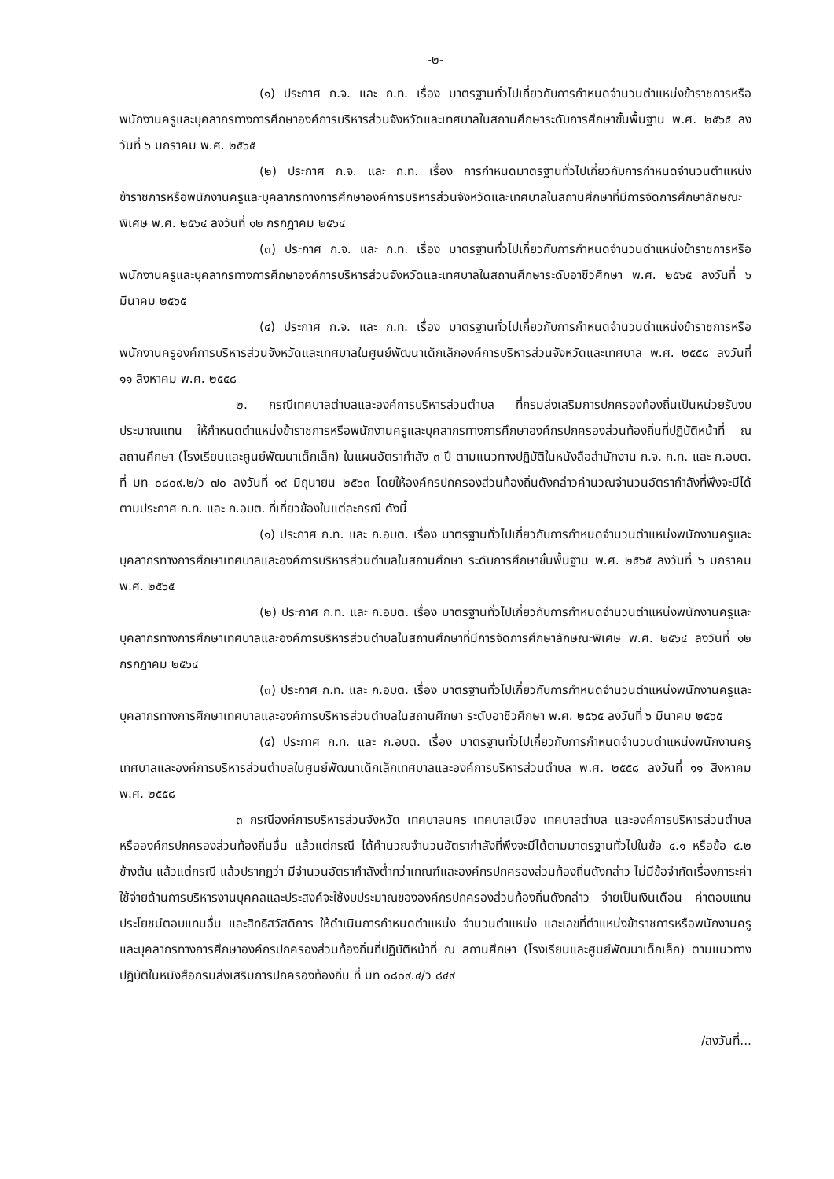-๒-
(๑) ประกาศ ก.จ. และ ก.ท. เรื่อง มาตรฐานทั่วไปเกี่ยวกับการกำหนดจำนวนตำแหน่งข้าราชการหรือพนักงานครูและบุคลากรทางการศึกษาองค์การบริหารส่วนจังหวัดและเทศบาลในสถานศึกษาระดับการศึกษาขั้นพื้นฐาน พ.ศ. ๒๕๖๕ ลงวันที่ ๖ มกราคม พ.ศ. ๒๕๖๕
(๒) ประกาศ ก.จ. และ ก.ท. เรื่อง การกำหนดมาตรฐานทั่วไปเกี่ยวกับการกำหนดจำนวนตำแหน่งข้าราชการหรือพนักงานครูและบุคลากรทางการศึกษาองค์การบริหารส่วนจังหวัดและเทศบาลในสถานศึกษาที่มีการจัดการศึกษาลักษณะพิเศษ พ.ศ. ๒๕๖๔ ลงวันที่ ๑๒ กรกฎาคม ๒๕๖๔
(๓) ประกาศ ก.จ. และ ก.ท. เรื่อง มาตรฐานทั่วไปเกี่ยวกับการกำหนดจำนวนตำแหน่งข้าราชการหรือพนักงานครูและบุคลากรทางการศึกษาองค์การบริหารส่วนจังหวัดและเทศบาลในสถานศึกษาระดับอาชีวศึกษา พ.ศ. ๒๕๖๕ ลงวันที่ ๖ มีนาคม ๒๕๖๕
(๔) ประกาศ ก.จ. และ ก.ท. เรื่อง มาตรฐานทั่วไปเกี่ยวกับการกำหนดจำนวนตำแหน่งข้าราชการหรือพนักงานครูองค์การบริหารส่วนจังหวัดและเทศบาลในศูนย์พัฒนาเด็กเล็กองค์การบริหารส่วนจังหวัดและเทศบาล พ.ศ. ๒๕๕๘ ลงวันที่ ๑๑ สิงหาคม พ.ศ. ๒๕๕๘
๒. กรณีเทศบาลตำบลและองค์การบริหารส่วนตำบล ที่กรมส่งเสริมการปกครองท้องถิ่นเป็นหน่วยรับงบประมาณแทน ให้กำหนดตำแหน่งข้าราชการหรือพนักงานครูและบุคลากรทางการศึกษาองค์กรปกครองส่วนท้องถิ่นที่ปฏิบัติหน้าที่ ณ สถานศึกษา (โรงเรียนและศูนย์พัฒนาเด็กเล็ก) ในแผนอัตรากำลัง ๓ ปี ตามแนวทางปฏิบัติในหนังสือสำนักงาน ก.จ. ก.ท. และ ก.อบต. ที่ มท ๐๘๐๙.๒/ว ๗๐ ลงวันที่ ๑๙ มิถุนายน ๒๕๖๓ โดยให้องค์กรปกครองส่วนท้องถิ่นดังกล่าวคำนวณจำนวนอัตรากำลังที่พึงจะมีได้ ตามประกาศ ก.ท. และ ก.อบต. ที่เกี่ยวข้องในแต่ละกรณี ดังนี้
(๑) ประกาศ ก.ท. และ ก.อบต. เรื่อง มาตรฐานทั่วไปเกี่ยวกับการกำหนดจำนวนตำแหน่งพนักงานครูและบุคลากรทางการศึกษาเทศบาลและองค์การบริหารส่วนตำบลในสถานศึกษา ระดับการศึกษาขั้นพื้นฐาน พ.ศ. ๒๕๖๕ ลงวันที่ ๖ มกราคม พ.ศ. ๒๕๖๕
(๒) ประกาศ ก.ท. และ ก.อบต. เรื่อง มาตรฐานทั่วไปเกี่ยวกับการกำหนดจำนวนตำแหน่งพนักงานครูและบุคลากรทางการศึกษาเทศบาลและองค์การบริหารส่วนตำบลในสถานศึกษาที่มีการจัดการศึกษาลักษณะพิเศษ พ.ศ. ๒๕๖๔ ลงวันที่ ๑๒ กรกฎาคม ๒๕๖๔
(๓) ประกาศ ก.ท. และ ก.อบต. เรื่อง มาตรฐานทั่วไปเกี่ยวกับการกำหนดจำนวนตำแหน่งพนักงานครูและบุคลากรทางการศึกษาเทศบาลและองค์การบริหารส่วนตำบลในสถานศึกษา ระดับอาชีวศึกษา พ.ศ. ๒๕๖๕ ลงวันที่ ๖ มีนาคม ๒๕๖๕
(๔) ประกาศ ก.ท. และ ก.อบต. เรื่อง มาตรฐานทั่วไปเกี่ยวกับการกำหนดจำนวนตำแหน่งพนักงานครูเทศบาลและองค์การบริหารส่วนตำบลในศูนย์พัฒนาเด็กเล็กเทศบาลและองค์การบริหารส่วนตำบล พ.ศ. ๒๕๕๘ ลงวันที่ ๑๑ สิงหาคม พ.ศ. ๒๕๕๘
๓ กรณีองค์การบริหารส่วนจังหวัด เทศบาลนคร เทศบาลเมือง เทศบาลตำบล และองค์การบริหารส่วนตำบล หรือองค์กรปกครองส่วนท้องถิ่นอื่น แล้วแต่กรณี ได้คำนวณจำนวนอัตรากำลังที่พึงจะมีได้ตามมาตรฐานทั่วไปในข้อ ๔.๑ หรือข้อ ๔.๒ ข้างต้น แล้วแต่กรณี แล้วปรากฏว่า มีจำนวนอัตรากำลังต่ำกว่าเกณฑ์และองค์กรปกครองส่วนท้องถิ่นดังกล่าว ไม่มีข้อจำกัดเรื่องภาระค่าใช้จ่ายด้านการบริหารงานบุคคลและประสงค์จะใช้งบประมาณขององค์กรปกครองส่วนท้องถิ่นดังกล่าว จ่ายเป็นเงินเดือน ค่าตอบแทนประโยชน์ตอบแทนอื่น และสิทธิสวัสดิการ ให้ดำเนินการกำหนดตำแหน่ง จำนวนตำแหน่ง และเลขที่ตำแหน่งข้าราชการหรือพนักงานครูและบุคลากรทางการศึกษาองค์กรปกครองส่วนท้องถิ่นที่ปฏิบัติหน้าที่ ณ สถานศึกษา (โรงเรียนและศูนย์พัฒนาเด็กเล็ก) ตามแนวทางปฏิบัติในหนังสือกรมส่งเสริมการปกครองท้องถิ่น ที่ มท ๐๘๐๙.๔/ว ๘๔๙
/ลงวันที่...